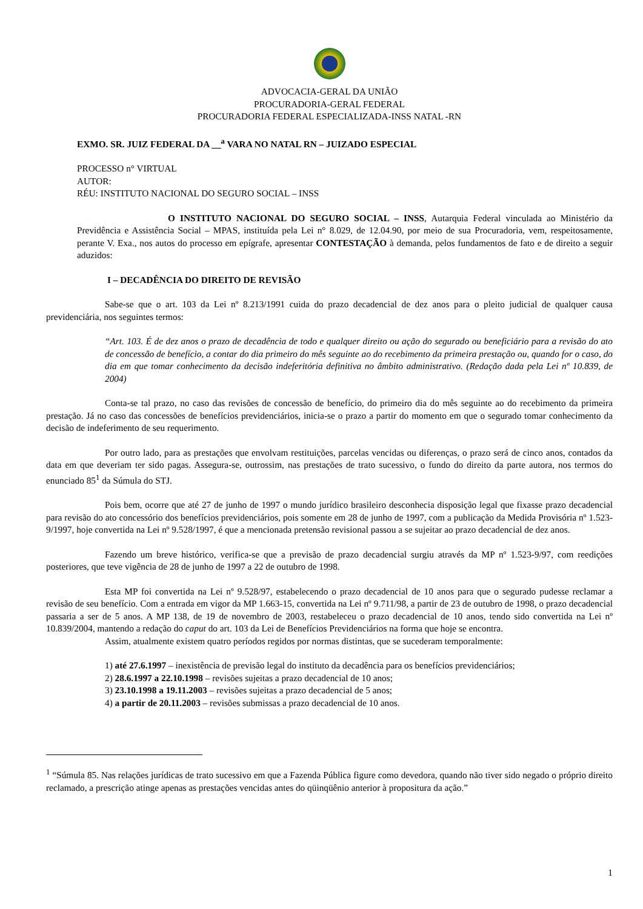ADVOCACIA-GERAL DA UNIÃO
PROCURADORIA-GERAL FEDERAL
PROCURADORIA FEDERAL ESPECIALIZADA-INSS NATAL -RN
EXMO. SR. JUIZ FEDERAL DA __<sup>a</sup> VARA NO NATAL RN – JUIZADO ESPECIAL
PROCESSO n° VIRTUAL
AUTOR:
RÉU: INSTITUTO NACIONAL DO SEGURO SOCIAL – INSS
O INSTITUTO NACIONAL DO SEGURO SOCIAL – INSS, Autarquia Federal vinculada ao Ministério da Previdência e Assistência Social – MPAS, instituída pela Lei n° 8.029, de 12.04.90, por meio de sua Procuradoria, vem, respeitosamente, perante V. Exa., nos autos do processo em epígrafe, apresentar CONTESTAÇÃO à demanda, pelos fundamentos de fato e de direito a seguir aduzidos:
I – DECADÊNCIA DO DIREITO DE REVISÃO
Sabe-se que o art. 103 da Lei nº 8.213/1991 cuida do prazo decadencial de dez anos para o pleito judicial de qualquer causa previdenciária, nos seguintes termos:
“Art. 103. É de dez anos o prazo de decadência de todo e qualquer direito ou ação do segurado ou beneficiário para a revisão do ato de concessão de benefício, a contar do dia primeiro do mês seguinte ao do recebimento da primeira prestação ou, quando for o caso, do dia em que tomar conhecimento da decisão indeferitória definitiva no âmbito administrativo. (Redação dada pela Lei nº 10.839, de 2004)
Conta-se tal prazo, no caso das revisões de concessão de benefício, do primeiro dia do mês seguinte ao do recebimento da primeira prestação. Já no caso das concessões de benefícios previdenciários, inicia-se o prazo a partir do momento em que o segurado tomar conhecimento da decisão de indeferimento de seu requerimento.
Por outro lado, para as prestações que envolvam restituições, parcelas vencidas ou diferenças, o prazo será de cinco anos, contados da data em que deveriam ter sido pagas. Assegura-se, outrossim, nas prestações de trato sucessivo, o fundo do direito da parte autora, nos termos do enunciado 85<sup>1</sup> da Súmula do STJ.
Pois bem, ocorre que até 27 de junho de 1997 o mundo jurídico brasileiro desconhecia disposição legal que fixasse prazo decadencial para revisão do ato concessório dos benefícios previdenciários, pois somente em 28 de junho de 1997, com a publicação da Medida Provisória nº 1.523-9/1997, hoje convertida na Lei nº 9.528/1997, é que a mencionada pretensão revisional passou a se sujeitar ao prazo decadencial de dez anos.
Fazendo um breve histórico, verifica-se que a previsão de prazo decadencial surgiu através da MP nº 1.523-9/97, com reedições posteriores, que teve vigência de 28 de junho de 1997 a 22 de outubro de 1998.
Esta MP foi convertida na Lei nº 9.528/97, estabelecendo o prazo decadencial de 10 anos para que o segurado pudesse reclamar a revisão de seu benefício. Com a entrada em vigor da MP 1.663-15, convertida na Lei nº 9.711/98, a partir de 23 de outubro de 1998, o prazo decadencial passaria a ser de 5 anos. A MP 138, de 19 de novembro de 2003, restabeleceu o prazo decadencial de 10 anos, tendo sido convertida na Lei nº 10.839/2004, mantendo a redação do caput do art. 103 da Lei de Benefícios Previdenciários na forma que hoje se encontra.
Assim, atualmente existem quatro períodos regidos por normas distintas, que se sucederam temporalmente:
1) até 27.6.1997 – inexistência de previsão legal do instituto da decadência para os benefícios previdenciários;
2) 28.6.1997 a 22.10.1998 – revisões sujeitas a prazo decadencial de 10 anos;
3) 23.10.1998 a 19.11.2003 – revisões sujeitas a prazo decadencial de 5 anos;
4) a partir de 20.11.2003 – revisões submissas a prazo decadencial de 10 anos.
<sup>1</sup> “Súmula 85. Nas relações jurídicas de trato sucessivo em que a Fazenda Pública figure como devedora, quando não tiver sido negado o próprio direito reclamado, a prescrição atinge apenas as prestações vencidas antes do qüinqüênio anterior à propositura da ação.”
1